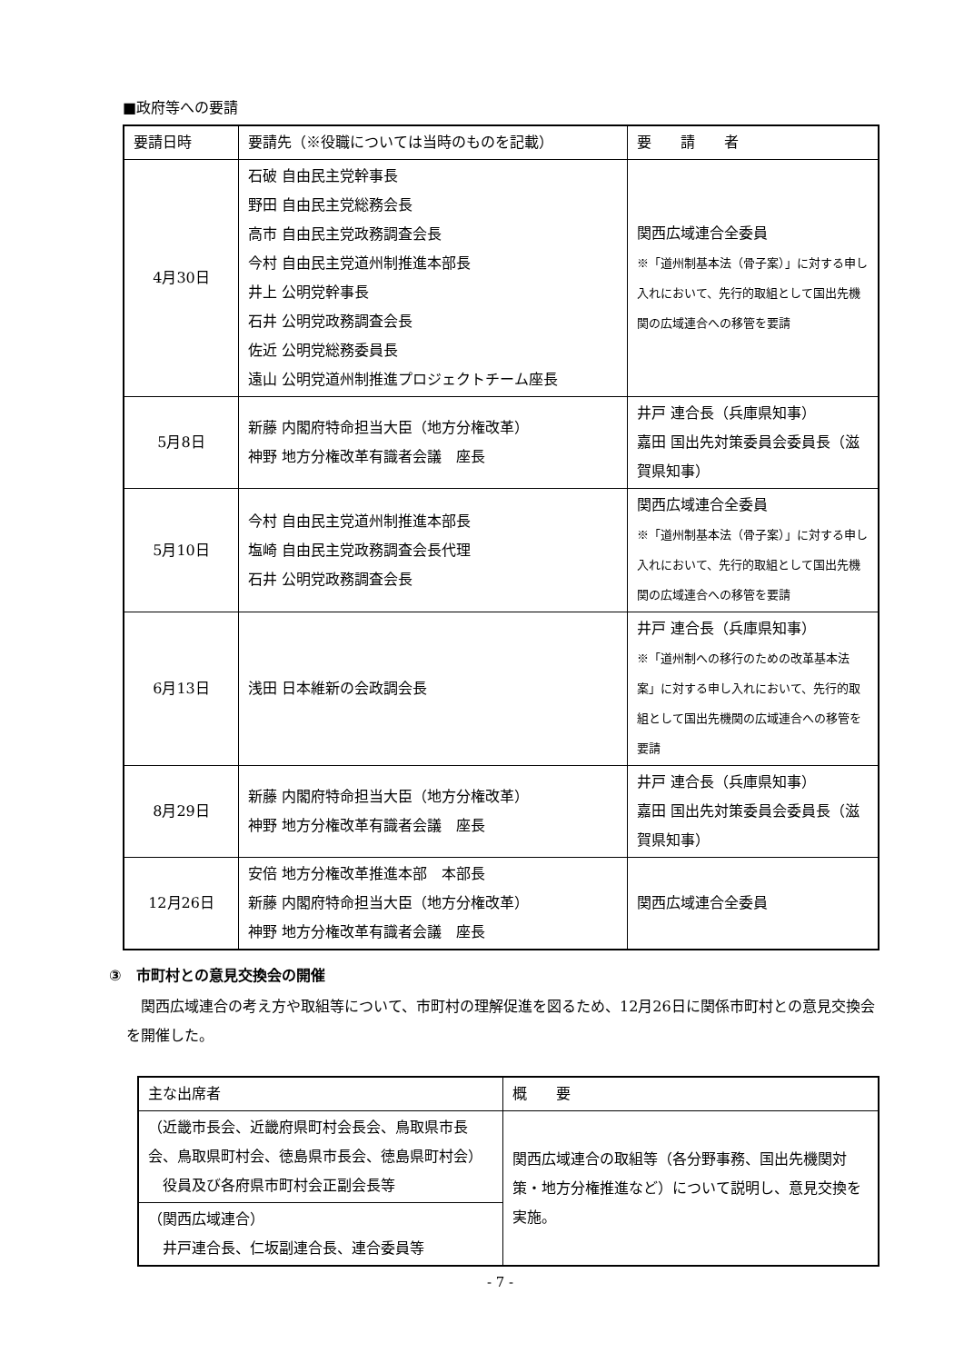■政府等への要請
| 要請日時 | 要請先（※役職については当時のものを記載） | 要 請 者 |
| --- | --- | --- |
| 4月30日 | 石破 自由民主党幹事長 野田 自由民主党総務会長 高市 自由民主党政務調査会長 今村 自由民主党道州制推進本部長 井上 公明党幹事長 石井 公明党政務調査会長 佐近 公明党総務委員長 遠山 公明党道州制推進プロジェクトチーム座長 | 関西広域連合全委員 ※「道州制基本法（骨子案）」に対する申し入れにおいて、先行的取組として国出先機関の広域連合への移管を要請 |
| 5月8日 | 新藤 内閣府特命担当大臣（地方分権改革） 神野 地方分権改革有識者会議 座長 | 井戸 連合長（兵庫県知事） 嘉田 国出先対策委員会委員長（滋賀県知事） |
| 5月10日 | 今村 自由民主党道州制推進本部長 塩崎 自由民主党政務調査会長代理 石井 公明党政務調査会長 | 関西広域連合全委員 ※「道州制基本法（骨子案）」に対する申し入れにおいて、先行的取組として国出先機関の広域連合への移管を要請 |
| 6月13日 | 浅田 日本維新の会政調会長 | 井戸 連合長（兵庫県知事） ※「道州制への移行のための改革基本法案」に対する申し入れにおいて、先行的取組として国出先機関の広域連合への移管を要請 |
| 8月29日 | 新藤 内閣府特命担当大臣（地方分権改革） 神野 地方分権改革有識者会議 座長 | 井戸 連合長（兵庫県知事） 嘉田 国出先対策委員会委員長（滋賀県知事） |
| 12月26日 | 安倍 地方分権改革推進本部 本部長 新藤 内閣府特命担当大臣（地方分権改革） 神野 地方分権改革有識者会議 座長 | 関西広域連合全委員 |
③　市町村との意見交換会の開催
関西広域連合の考え方や取組等について、市町村の理解促進を図るため、12月26日に関係市町村との意見交換会を開催した。
| 主な出席者 | 概 要 |
| --- | --- |
| （近畿市長会、近畿府県町村会長会、鳥取県市長会、鳥取県町村会、徳島県市長会、徳島県町村会） 役員及び各府県市町村会正副会長等 | 関西広域連合の取組等（各分野事務、国出先機関対策・地方分権推進など）について説明し、意見交換を実施。 |
| （関西広域連合） 井戸連合長、仁坂副連合長、連合委員等 | |
- 7 -